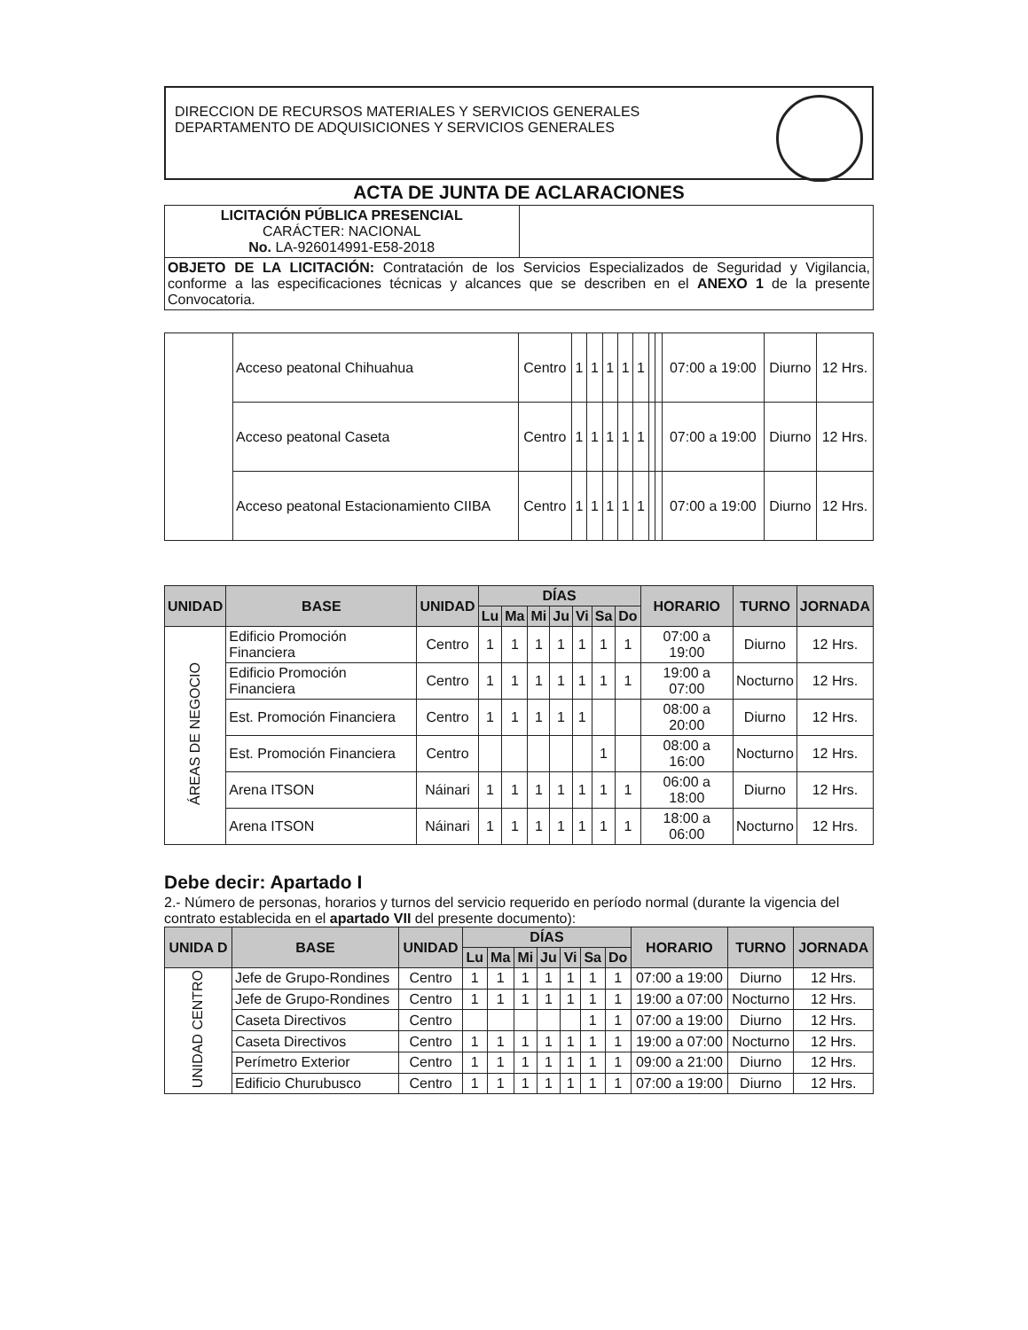DIRECCION DE RECURSOS MATERIALES Y SERVICIOS GENERALES
DEPARTAMENTO DE ADQUISICIONES Y SERVICIOS GENERALES
ACTA DE JUNTA DE ACLARACIONES
| LICITACIÓN PÚBLICA PRESENCIAL CARÁCTER: NACIONAL No. LA-926014991-E58-2018 | |
| OBJETO DE LA LICITACIÓN: Contratación de los Servicios Especializados de Seguridad y Vigilancia, conforme a las especificaciones técnicas y alcances que se describen en el ANEXO 1 de la presente Convocatoria. | |
| | Acceso peatonal Chihuahua | Centro | 1 | 1 | 1 | 1 | 1 | | | 07:00 a 19:00 | Diurno | 12 Hrs. |
| | Acceso peatonal Caseta | Centro | 1 | 1 | 1 | 1 | 1 | | | 07:00 a 19:00 | Diurno | 12 Hrs. |
| | Acceso peatonal Estacionamiento CIIBA | Centro | 1 | 1 | 1 | 1 | 1 | | | 07:00 a 19:00 | Diurno | 12 Hrs. |
| UNIDAD | BASE | UNIDAD | DÍAS | | | | | | | HORARIO | TURNO | JORNADA |
| --- | --- | --- | --- | --- | --- | --- | --- | --- | --- | --- | --- | --- |
| | | | Lu | Ma | Mi | Ju | Vi | Sa | Do | | | |
| ÁREAS DE NEGOCIO | Edificio Promoción Financiera | Centro | 1 | 1 | 1 | 1 | 1 | 1 | 1 | 07:00 a 19:00 | Diurno | 12 Hrs. |
| | Edificio Promoción Financiera | Centro | 1 | 1 | 1 | 1 | 1 | 1 | 1 | 19:00 a 07:00 | Nocturno | 12 Hrs. |
| | Est. Promoción Financiera | Centro | 1 | 1 | 1 | 1 | 1 | | | 08:00 a 20:00 | Diurno | 12 Hrs. |
| | Est. Promoción Financiera | Centro | | | | | | 1 | | 08:00 a 16:00 | Nocturno | 12 Hrs. |
| | Arena ITSON | Náinari | 1 | 1 | 1 | 1 | 1 | 1 | 1 | 06:00 a 18:00 | Diurno | 12 Hrs. |
| | Arena ITSON | Náinari | 1 | 1 | 1 | 1 | 1 | 1 | 1 | 18:00 a 06:00 | Nocturno | 12 Hrs. |
Debe decir: Apartado I
2.- Número de personas, horarios y turnos del servicio requerido en período normal (durante la vigencia del contrato establecida en el apartado VII del presente documento):
| UNIDA D | BASE | UNIDAD | DÍAS | | | | | | | HORARIO | TURNO | JORNADA |
| --- | --- | --- | --- | --- | --- | --- | --- | --- | --- | --- | --- | --- |
| | | | Lu | Ma | Mi | Ju | Vi | Sa | Do | | | |
| UNIDAD CENTRO | Jefe de Grupo-Rondines | Centro | 1 | 1 | 1 | 1 | 1 | 1 | 1 | 07:00 a 19:00 | Diurno | 12 Hrs. |
| | Jefe de Grupo-Rondines | Centro | 1 | 1 | 1 | 1 | 1 | 1 | 1 | 19:00 a 07:00 | Nocturno | 12 Hrs. |
| | Caseta Directivos | Centro | | | | | | 1 | 1 | 07:00 a 19:00 | Diurno | 12 Hrs. |
| | Caseta Directivos | Centro | 1 | 1 | 1 | 1 | 1 | 1 | 1 | 19:00 a 07:00 | Nocturno | 12 Hrs. |
| | Perímetro Exterior | Centro | 1 | 1 | 1 | 1 | 1 | 1 | 1 | 09:00 a 21:00 | Diurno | 12 Hrs. |
| | Edificio Churubusco | Centro | 1 | 1 | 1 | 1 | 1 | 1 | 1 | 07:00 a 19:00 | Diurno | 12 Hrs. |